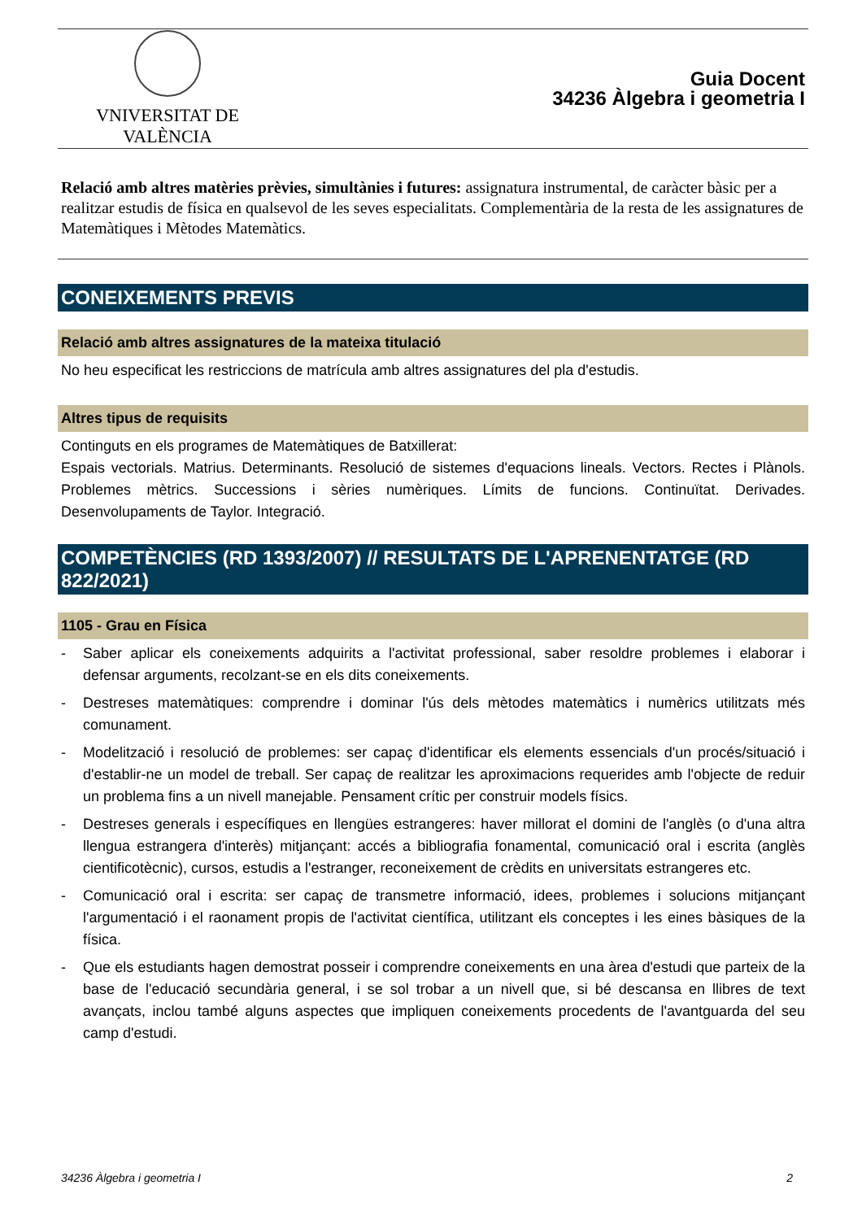VNIVERSITAT DE VALÈNCIA
Guia Docent
34236 Àlgebra i geometria I
Relació amb altres matèries prèvies, simultànies i futures: assignatura instrumental, de caràcter bàsic per a realitzar estudis de física en qualsevol de les seves especialitats. Complementària de la resta de les assignatures de Matemàtiques i Mètodes Matemàtics.
CONEIXEMENTS PREVIS
Relació amb altres assignatures de la mateixa titulació
No heu especificat les restriccions de matrícula amb altres assignatures del pla d'estudis.
Altres tipus de requisits
Continguts en els programes de Matemàtiques de Batxillerat:
Espais vectorials. Matrius. Determinants. Resolució de sistemes d'equacions lineals. Vectors. Rectes i Plànols. Problemes mètrics. Successions i sèries numèriques. Límits de funcions. Continuïtat. Derivades. Desenvolupaments de Taylor. Integració.
COMPETÈNCIES (RD 1393/2007) // RESULTATS DE L'APRENENTATGE (RD 822/2021)
1105 - Grau en Física
- Saber aplicar els coneixements adquirits a l'activitat professional, saber resoldre problemes i elaborar i defensar arguments, recolzant-se en els dits coneixements.
- Destreses matemàtiques: comprendre i dominar l'ús dels mètodes matemàtics i numèrics utilitzats més comunament.
- Modelització i resolució de problemes: ser capaç d'identificar els elements essencials d'un procés/situació i d'establir-ne un model de treball. Ser capaç de realitzar les aproximacions requerides amb l'objecte de reduir un problema fins a un nivell manejable. Pensament crític per construir models físics.
- Destreses generals i específiques en llengües estrangeres: haver millorat el domini de l'anglès (o d'una altra llengua estrangera d'interès) mitjançant: accés a bibliografia fonamental, comunicació oral i escrita (anglès cientificotècnic), cursos, estudis a l'estranger, reconeixement de crèdits en universitats estrangeres etc.
- Comunicació oral i escrita: ser capaç de transmetre informació, idees, problemes i solucions mitjançant l'argumentació i el raonament propis de l'activitat científica, utilitzant els conceptes i les eines bàsiques de la física.
- Que els estudiants hagen demostrat posseir i comprendre coneixements en una àrea d'estudi que parteix de la base de l'educació secundària general, i se sol trobar a un nivell que, si bé descansa en llibres de text avançats, inclou també alguns aspectes que impliquen coneixements procedents de l'avantguarda del seu camp d'estudi.
34236 Àlgebra i geometria I 2